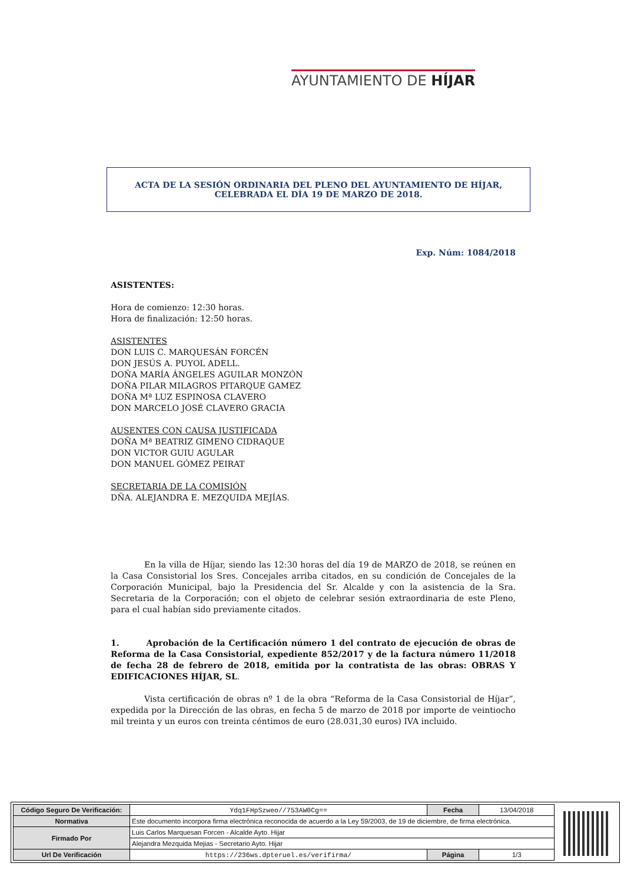AYUNTAMIENTO DE HÍJAR
ACTA DE LA SESIÓN ORDINARIA DEL PLENO DEL AYUNTAMIENTO DE HÍJAR, CELEBRADA EL DÍA 19 DE MARZO DE 2018.
Exp. Núm: 1084/2018
ASISTENTES:
Hora de comienzo: 12:30 horas.
Hora de finalización: 12:50 horas.
ASISTENTES
DON LUIS C. MARQUESÁN FORCÉN
DON JESÚS A. PUYOL ADELL.
DOÑA MARÍA ÁNGELES AGUILAR MONZÓN
DOÑA PILAR MILAGROS PITARQUE GAMEZ
DOÑA Mª LUZ ESPINOSA CLAVERO
DON MARCELO JOSÉ CLAVERO GRACIA
AUSENTES CON CAUSA JUSTIFICADA
DOÑA Mª BEATRIZ GIMENO CIDRAQUE
DON VICTOR GUIU AGULAR
DON MANUEL GÓMEZ PEIRAT
SECRETARIA DE LA COMISIÓN
DÑA. ALEJANDRA E. MEZQUIDA MEJÍAS.
En la villa de Híjar, siendo las 12:30 horas del día 19 de MARZO de 2018, se reúnen en la Casa Consistorial los Sres. Concejales arriba citados, en su condición de Concejales de la Corporación Municipal, bajo la Presidencia del Sr. Alcalde y con la asistencia de la Sra. Secretaria de la Corporación; con el objeto de celebrar sesión extraordinaria de este Pleno, para el cual habían sido previamente citados.
1. Aprobación de la Certificación número 1 del contrato de ejecución de obras de Reforma de la Casa Consistorial, expediente 852/2017 y de la factura número 11/2018 de fecha 28 de febrero de 2018, emitida por la contratista de las obras: OBRAS Y EDIFICACIONES HÍJAR, SL.
Vista certificación de obras nº 1 de la obra “Reforma de la Casa Consistorial de Híjar”, expedida por la Dirección de las obras, en fecha 5 de marzo de 2018 por importe de veintiocho mil treinta y un euros con treinta céntimos de euro (28.031,30 euros) IVA incluido.
| Código Seguro De Verificación: | Ydq1FHpSzweo//753AW0Cg== | Fecha | 13/04/2018 |
| Normativa | Este documento incorpora firma electrónica reconocida de acuerdo a la Ley 59/2003, de 19 de diciembre, de firma electrónica. | | |
| Firmado Por | Luis Carlos Marquesan Forcen - Alcalde Ayto. Hijar | | |
| | Alejandra Mezquida Mejias - Secretario Ayto. Hijar | | |
| Url De Verificación | https://236ws.dpteruel.es/verifirma/ | Página | 1/3 |